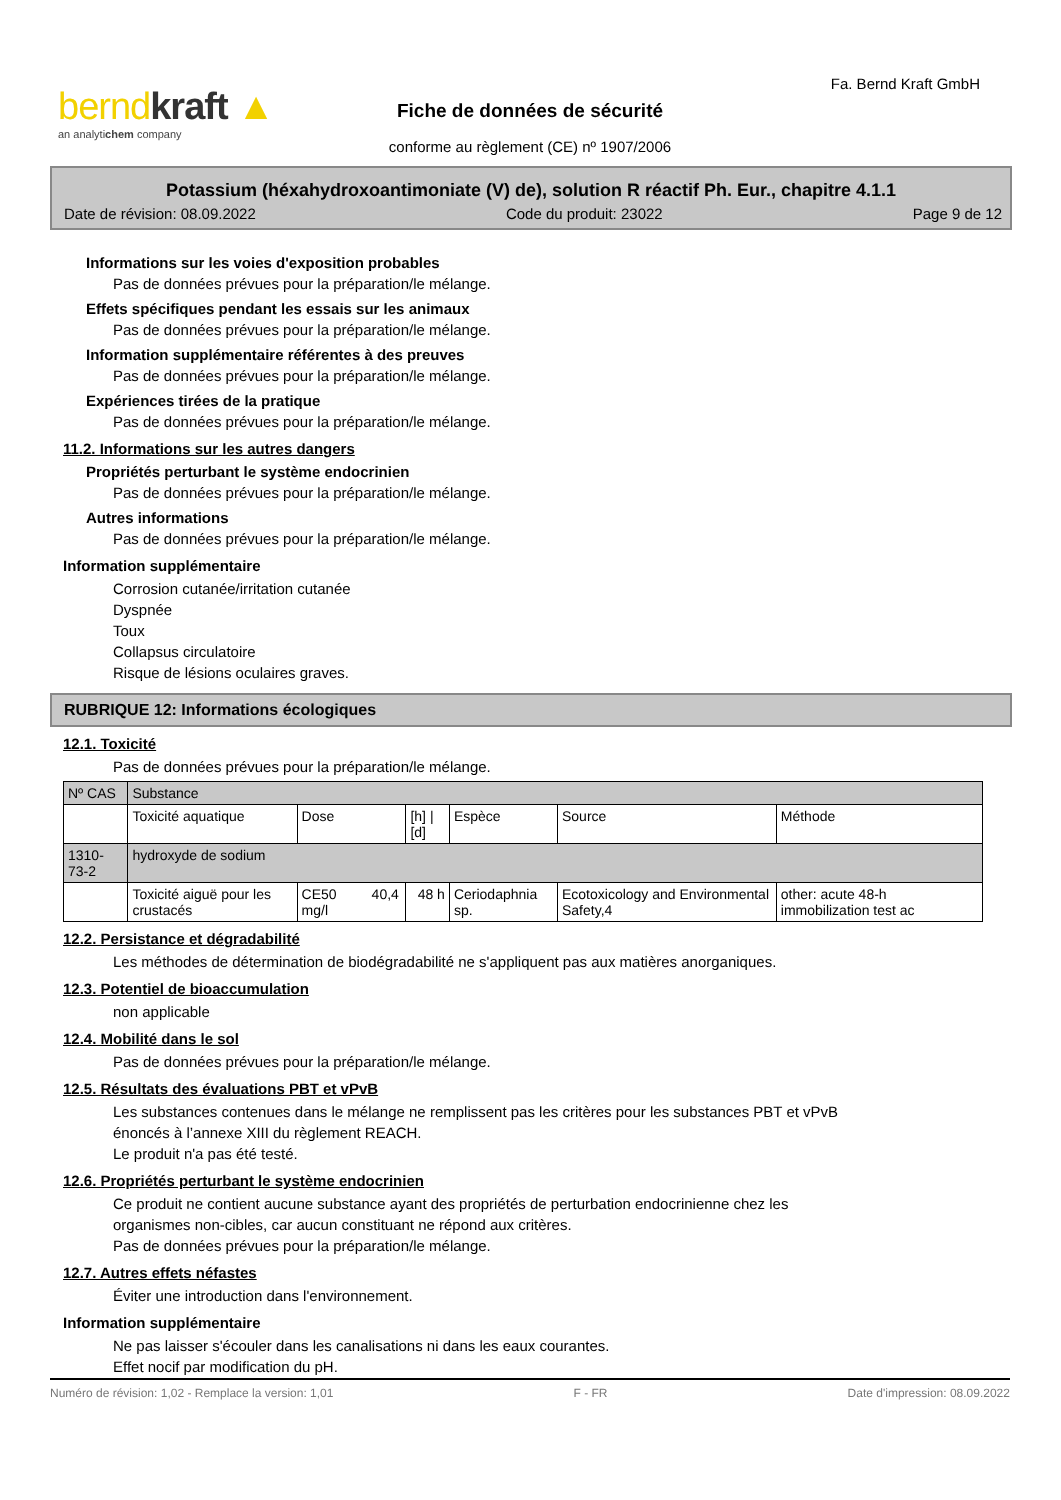berndkraft ▲
an analytichem company
Fa. Bernd Kraft GmbH
Fiche de données de sécurité
conforme au règlement (CE) nº 1907/2006
Potassium (héxahydroxoantimoniate (V) de), solution R réactif Ph. Eur., chapitre 4.1.1
Date de révision: 08.09.2022 Code du produit: 23022 Page 9 de 12
Informations sur les voies d'exposition probables
Pas de données prévues pour la préparation/le mélange.
Effets spécifiques pendant les essais sur les animaux
Pas de données prévues pour la préparation/le mélange.
Information supplémentaire référentes à des preuves
Pas de données prévues pour la préparation/le mélange.
Expériences tirées de la pratique
Pas de données prévues pour la préparation/le mélange.
11.2. Informations sur les autres dangers
Propriétés perturbant le système endocrinien
Pas de données prévues pour la préparation/le mélange.
Autres informations
Pas de données prévues pour la préparation/le mélange.
Information supplémentaire
Corrosion cutanée/irritation cutanée
Dyspnée
Toux
Collapsus circulatoire
Risque de lésions oculaires graves.
RUBRIQUE 12: Informations écologiques
12.1. Toxicité
Pas de données prévues pour la préparation/le mélange.
| Nº CAS | Substance | | | | | |
| | Toxicité aquatique | Dose | [h] / [d] | Espèce | Source | Méthode |
| 1310-73-2 | hydroxyde de sodium | | | | | |
| | Toxicité aiguë pour les crustacés | CE50 40,4 mg/l | 48 h | Ceriodaphnia sp. | Ecotoxicology and Environmental Safety,4 | other: acute 48-h immobilization test ac |
12.2. Persistance et dégradabilité
Les méthodes de détermination de biodégradabilité ne s'appliquent pas aux matières anorganiques.
12.3. Potentiel de bioaccumulation
non applicable
12.4. Mobilité dans le sol
Pas de données prévues pour la préparation/le mélange.
12.5. Résultats des évaluations PBT et vPvB
Les substances contenues dans le mélange ne remplissent pas les critères pour les substances PBT et vPvB
énoncés à l’annexe XIII du règlement REACH.
Le produit n'a pas été testé.
12.6. Propriétés perturbant le système endocrinien
Ce produit ne contient aucune substance ayant des propriétés de perturbation endocrinienne chez les
organismes non-cibles, car aucun constituant ne répond aux critères.
Pas de données prévues pour la préparation/le mélange.
12.7. Autres effets néfastes
Éviter une introduction dans l'environnement.
Information supplémentaire
Ne pas laisser s'écouler dans les canalisations ni dans les eaux courantes.
Effet nocif par modification du pH.
Numéro de révision: 1,02 - Remplace la version: 1,01 F - FR Date d'impression: 08.09.2022